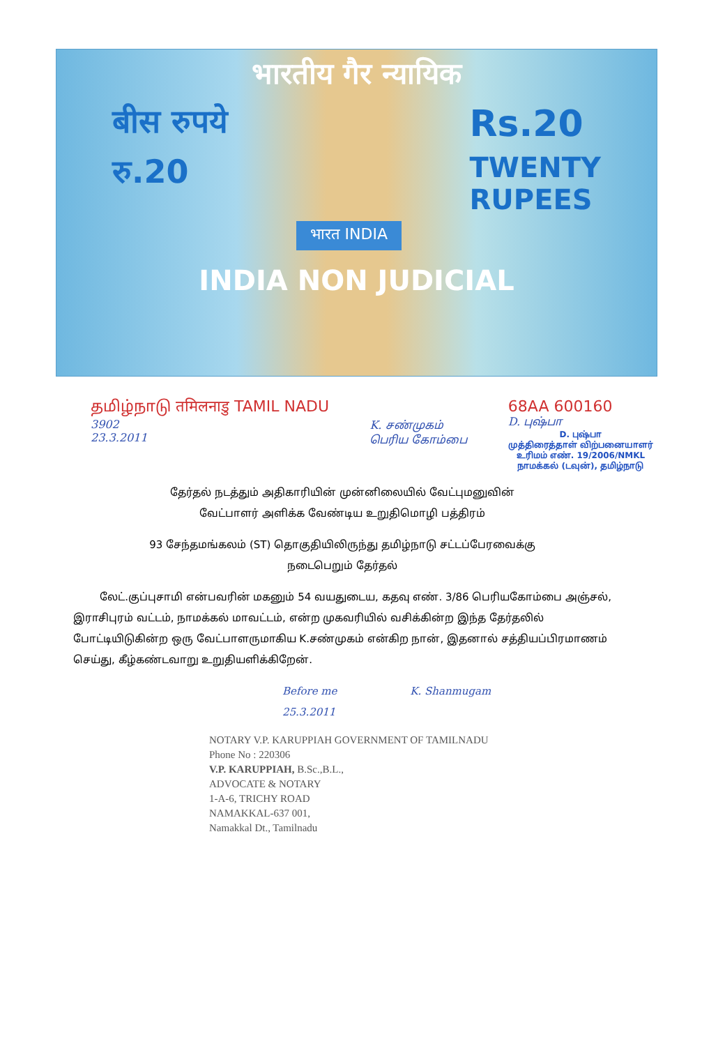भारतीय गैर न्यायिक
बीस रुपये
रु.20
भारत INDIA
Rs.20
TWENTY
RUPEES
INDIA NON JUDICIAL
தமிழ்நாடு तमिलनाडु TAMIL NADU
3902
23.3.2011
K. சண்முகம்
பெரிய கோம்பை
68AA 600160
D. புஷ்பா
D. புஷ்பா
முத்திரைத்தாள் விற்பனையாளர்
உரிமம் எண். 19/2006/NMKL
நாமக்கல் (டவுன்), தமிழ்நாடு
தேர்தல் நடத்தும் அதிகாரியின் முன்னிலையில் வேட்புமனுவின்
வேட்பாளர் அளிக்க வேண்டிய உறுதிமொழி பத்திரம்
93 சேந்தமங்கலம் (ST) தொகுதியிலிருந்து தமிழ்நாடு சட்டப்பேரவைக்கு
நடைபெறும் தேர்தல்
லேட்.குப்புசாமி என்பவரின் மகனும் 54 வயதுடைய, கதவு எண். 3/86 பெரியகோம்பை அஞ்சல், இராசிபுரம் வட்டம், நாமக்கல் மாவட்டம், என்ற முகவரியில் வசிக்கின்ற இந்த தேர்தலில் போட்டியிடுகின்ற ஒரு வேட்பாளருமாகிய K.சண்முகம் என்கிற நான், இதனால் சத்தியப்பிரமாணம் செய்து, கீழ்கண்டவாறு உறுதியளிக்கிறேன்.
Before me K. Shanmugam
25.3.2011
NOTARY V.P. KARUPPIAH GOVERNMENT OF TAMILNADU
Phone No : 220306
V.P. KARUPPIAH, B.Sc.,B.L.,
ADVOCATE & NOTARY
1-A-6, TRICHY ROAD
NAMAKKAL-637 001,
Namakkal Dt., Tamilnadu